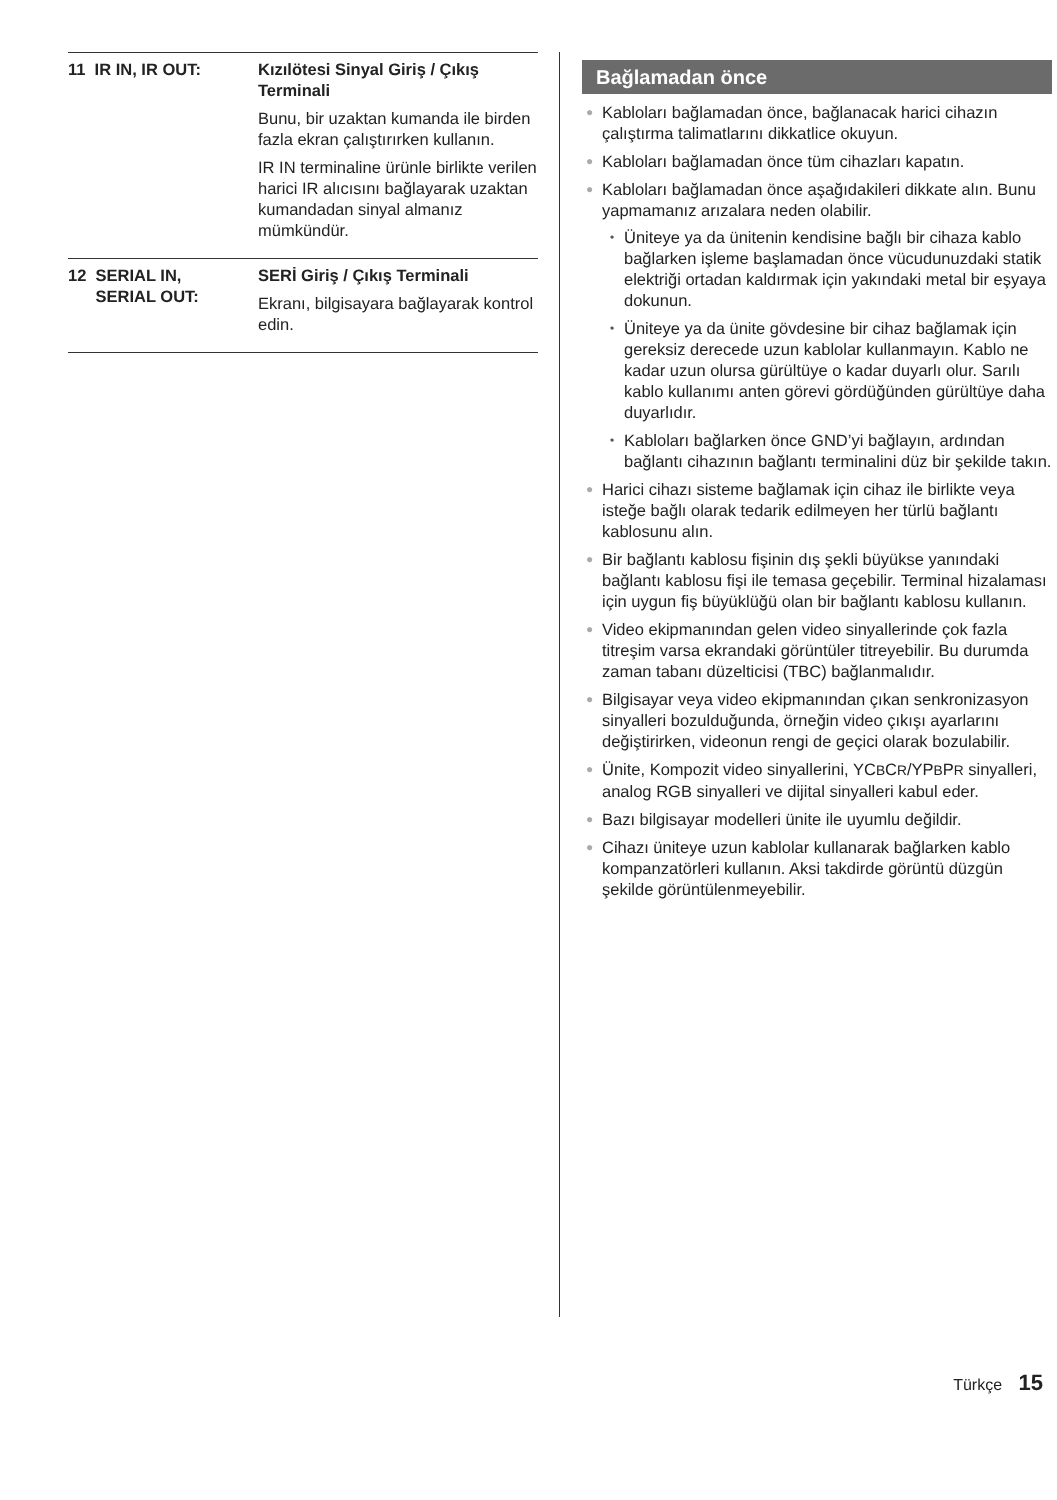| 11 IR IN, IR OUT: | Kızılötesi Sinyal Giriş / Çıkış Terminali Bunu, bir uzaktan kumanda ile birden fazla ekran çalıştırırken kullanın. IR IN terminaline ürünle birlikte verilen harici IR alıcısını bağlayarak uzaktan kumandadan sinyal almanız mümkündür. |
| 12 SERIAL IN, SERIAL OUT: | SERİ Giriş / Çıkış Terminali Ekranı, bilgisayara bağlayarak kontrol edin. |
Bağlamadan önce
● Kabloları bağlamadan önce, bağlanacak harici cihazın çalıştırma talimatlarını dikkatlice okuyun.
● Kabloları bağlamadan önce tüm cihazları kapatın.
● Kabloları bağlamadan önce aşağıdakileri dikkate alın. Bunu yapmamanız arızalara neden olabilir.
• Üniteye ya da ünitenin kendisine bağlı bir cihaza kablo bağlarken işleme başlamadan önce vücudunuzdaki statik elektriği ortadan kaldırmak için yakındaki metal bir eşyaya dokunun.
• Üniteye ya da ünite gövdesine bir cihaz bağlamak için gereksiz derecede uzun kablolar kullanmayın. Kablo ne kadar uzun olursa gürültüye o kadar duyarlı olur. Sarılı kablo kullanımı anten görevi gördüğünden gürültüye daha duyarlıdır.
• Kabloları bağlarken önce GND’yi bağlayın, ardından bağlantı cihazının bağlantı terminalini düz bir şekilde takın.
● Harici cihazı sisteme bağlamak için cihaz ile birlikte veya isteğe bağlı olarak tedarik edilmeyen her türlü bağlantı kablosunu alın.
● Bir bağlantı kablosu fişinin dış şekli büyükse yanındaki bağlantı kablosu fişi ile temasa geçebilir. Terminal hizalaması için uygun fiş büyüklüğü olan bir bağlantı kablosu kullanın.
● Video ekipmanından gelen video sinyallerinde çok fazla titreşim varsa ekrandaki görüntüler titreyebilir. Bu durumda zaman tabanı düzelticisi (TBC) bağlanmalıdır.
● Bilgisayar veya video ekipmanından çıkan senkronizasyon sinyalleri bozulduğunda, örneğin video çıkışı ayarlarını değiştirirken, videonun rengi de geçici olarak bozulabilir.
● Ünite, Kompozit video sinyallerini, YCBCR/YPBPR sinyalleri, analog RGB sinyalleri ve dijital sinyalleri kabul eder.
● Bazı bilgisayar modelleri ünite ile uyumlu değildir.
● Cihazı üniteye uzun kablolar kullanarak bağlarken kablo kompanzatörleri kullanın. Aksi takdirde görüntü düzgün şekilde görüntülenmeyebilir.
Türkçe 15